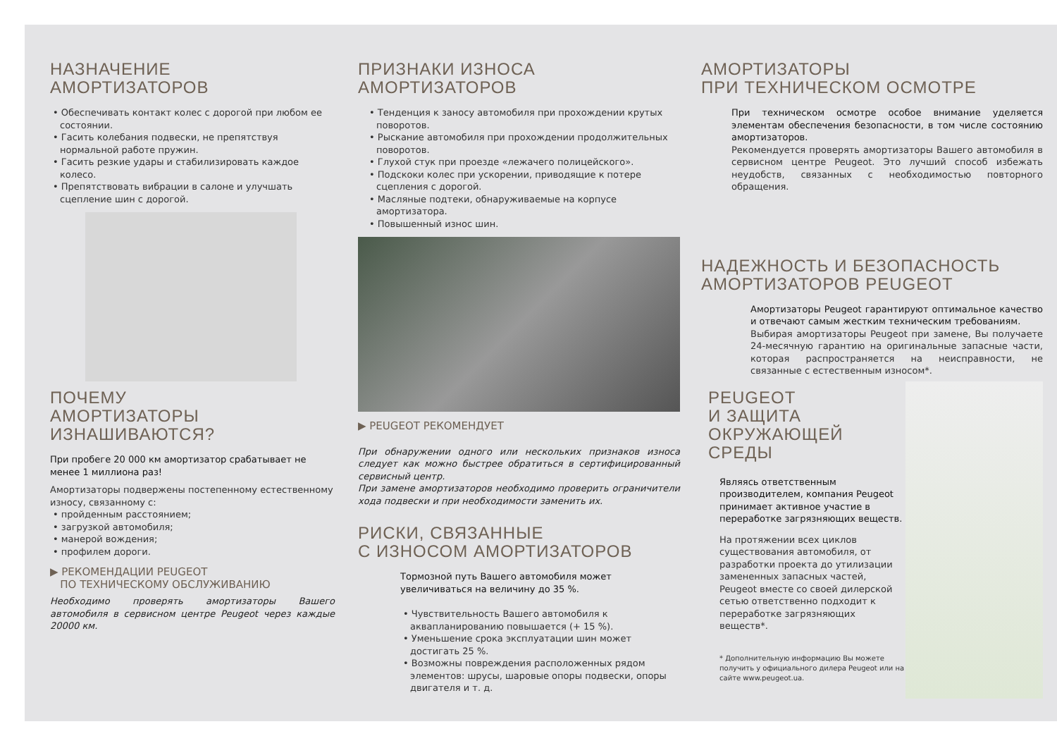НАЗНАЧЕНИЕ
АМОРТИЗАТОРОВ
• Обеспечивать контакт колес с дорогой при любом ее состоянии.
• Гасить колебания подвески, не препятствуя нормальной работе пружин.
• Гасить резкие удары и стабилизировать каждое колесо.
• Препятствовать вибрации в салоне и улучшать сцепление шин с дорогой.
ПОЧЕМУ
АМОРТИЗАТОРЫ
ИЗНАШИВАЮТСЯ?
При пробеге 20 000 км амортизатор срабатывает не менее 1 миллиона раз!
Амортизаторы подвержены постепенному естественному износу, связанному с:
• пройденным расстоянием;
• загрузкой автомобиля;
• манерой вождения;
• профилем дороги.
▶ РЕКОМЕНДАЦИИ PEUGEOT
ПО ТЕХНИЧЕСКОМУ ОБСЛУЖИВАНИЮ
Необходимо проверять амортизаторы Вашего автомобиля в сервисном центре Peugeot через каждые 20000 км.
ПРИЗНАКИ ИЗНОСА
АМОРТИЗАТОРОВ
• Тенденция к заносу автомобиля при прохождении крутых поворотов.
• Рыскание автомобиля при прохождении продолжительных поворотов.
• Глухой стук при проезде «лежачего полицейского».
• Подскоки колес при ускорении, приводящие к потере сцепления с дорогой.
• Масляные подтеки, обнаруживаемые на корпусе амортизатора.
• Повышенный износ шин.
▶ PEUGEOT РЕКОМЕНДУЕТ
При обнаружении одного или нескольких признаков износа следует как можно быстрее обратиться в сертифицированный сервисный центр.
При замене амортизаторов необходимо проверить ограничители хода подвески и при необходимости заменить их.
РИСКИ, СВЯЗАННЫЕ
С ИЗНОСОМ АМОРТИЗАТОРОВ
Тормозной путь Вашего автомобиля может увеличиваться на величину до 35 %.
• Чувствительность Вашего автомобиля к аквапланированию повышается (+ 15 %).
• Уменьшение срока эксплуатации шин может достигать 25 %.
• Возможны повреждения расположенных рядом элементов: шрусы, шаровые опоры подвески, опоры двигателя и т. д.
АМОРТИЗАТОРЫ
ПРИ ТЕХНИЧЕСКОМ ОСМОТРЕ
При техническом осмотре особое внимание уделяется элементам обеспечения безопасности, в том числе состоянию амортизаторов.
Рекомендуется проверять амортизаторы Вашего автомобиля в сервисном центре Peugeot. Это лучший способ избежать неудобств, связанных с необходимостью повторного обращения.
НАДЕЖНОСТЬ И БЕЗОПАСНОСТЬ
АМОРТИЗАТОРОВ PEUGEOT
Амортизаторы Peugeot гарантируют оптимальное качество и отвечают самым жестким техническим требованиям.
Выбирая амортизаторы Peugeot при замене, Вы получаете 24-месячную гарантию на оригинальные запасные части, которая распространяется на неисправности, не связанные с естественным износом*.
PEUGEOT
И ЗАЩИТА
ОКРУЖАЮЩЕЙ СРЕДЫ
Являясь ответственным производителем, компания Peugeot принимает активное участие в переработке загрязняющих веществ.
На протяжении всех циклов существования автомобиля, от разработки проекта до утилизации замененных запасных частей, Peugeot вместе со своей дилерской сетью ответственно подходит к переработке загрязняющих веществ*.
* Дополнительную информацию Вы можете получить у официального дилера Peugeot или на сайте www.peugeot.ua.